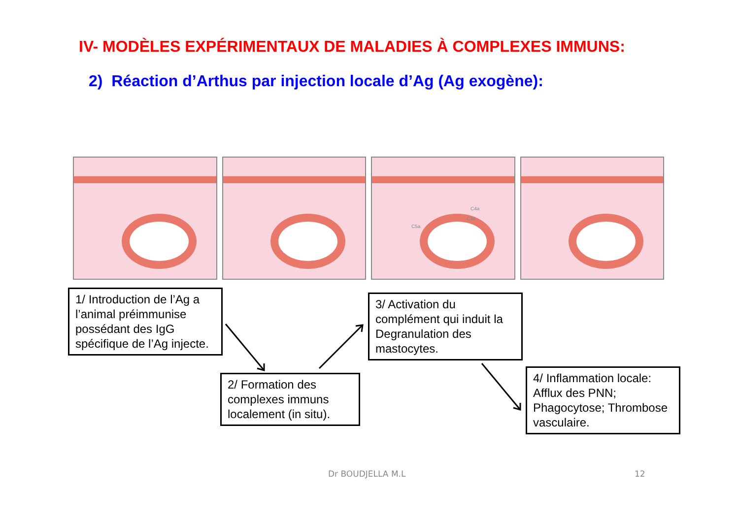IV- MODÈLES EXPÉRIMENTAUX DE MALADIES À COMPLEXES IMMUNS:
2) Réaction d’Arthus par injection locale d’Ag (Ag exogène):
C4a
C3a
C5a
1/ Introduction de l’Ag a l’animal préimmunise possédant des IgG spécifique de l’Ag injecte.
2/ Formation des complexes immuns localement (in situ).
3/ Activation du complément qui induit la Degranulation des mastocytes.
4/ Inflammation locale: Afflux des PNN; Phagocytose; Thrombose vasculaire.
Dr BOUDJELLA M.L 12